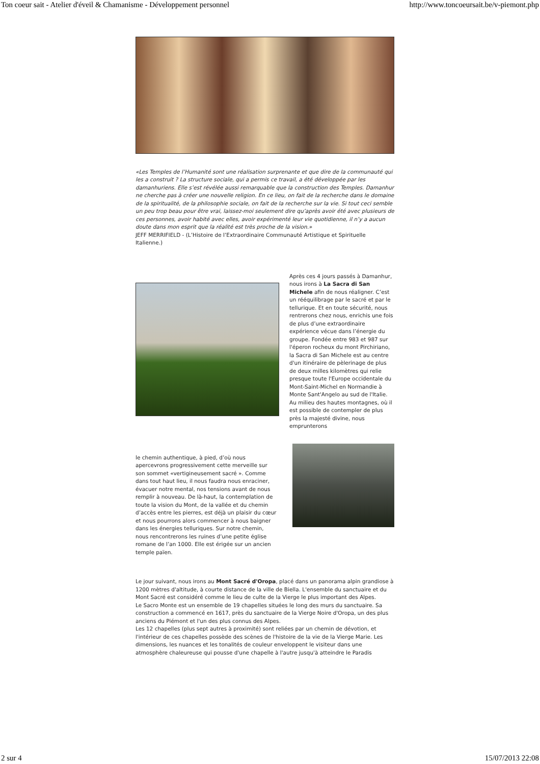Ton coeur sait - Atelier d'éveil & Chamanisme - Développement personnel http://www.toncoeursait.be/v-piemont.php
«Les Temples de l’Humanité sont une réalisation surprenante et que dire de la communauté qui les a construit ? La structure sociale, qui a permis ce travail, a été développée par les damanhuriens. Elle s’est révélée aussi remarquable que la construction des Temples. Damanhur ne cherche pas à créer une nouvelle religion. En ce lieu, on fait de la recherche dans le domaine de la spiritualité, de la philosophie sociale, on fait de la recherche sur la vie. Si tout ceci semble un peu trop beau pour être vrai, laissez-moi seulement dire qu’après avoir été avec plusieurs de ces personnes, avoir habité avec elles, avoir expérimenté leur vie quotidienne, il n’y a aucun doute dans mon esprit que la réalité est très proche de la vision.»
JEFF MERRIFIELD - (L’Histoire de l’Extraordinaire Communauté Artistique et Spirituelle Italienne.)
Après ces 4 jours passés à Damanhur, nous irons à La Sacra di San Michele afin de nous réaligner. C’est un rééquilibrage par le sacré et par le tellurique. Et en toute sécurité, nous rentrerons chez nous, enrichis une fois de plus d’une extraordinaire expérience vécue dans l’énergie du groupe. Fondée entre 983 et 987 sur l'éperon rocheux du mont Pirchiriano, la Sacra di San Michele est au centre d'un itinéraire de pèlerinage de plus de deux milles kilomètres qui relie presque toute l'Europe occidentale du Mont-Saint-Michel en Normandie à Monte Sant'Angelo au sud de l'Italie. Au milieu des hautes montagnes, où il est possible de contempler de plus près la majesté divine, nous emprunterons
le chemin authentique, à pied, d’où nous apercevrons progressivement cette merveille sur son sommet «vertigineusement sacré ». Comme dans tout haut lieu, il nous faudra nous enraciner, évacuer notre mental, nos tensions avant de nous remplir à nouveau. De là-haut, la contemplation de toute la vision du Mont, de la vallée et du chemin d’accès entre les pierres, est déjà un plaisir du cœur et nous pourrons alors commencer à nous baigner dans les énergies telluriques. Sur notre chemin, nous rencontrerons les ruines d’une petite église romane de l’an 1000. Elle est érigée sur un ancien temple païen.
Le jour suivant, nous irons au Mont Sacré d'Oropa, placé dans un panorama alpin grandiose à 1200 mètres d'altitude, à courte distance de la ville de Biella. L'ensemble du sanctuaire et du Mont Sacré est considéré comme le lieu de culte de la Vierge le plus important des Alpes.
Le Sacro Monte est un ensemble de 19 chapelles situées le long des murs du sanctuaire. Sa construction a commencé en 1617, près du sanctuaire de la Vierge Noire d'Oropa, un des plus anciens du Piémont et l'un des plus connus des Alpes.
Les 12 chapelles (plus sept autres à proximité) sont reliées par un chemin de dévotion, et l'intérieur de ces chapelles possède des scènes de l'histoire de la vie de la Vierge Marie. Les dimensions, les nuances et les tonalités de couleur enveloppent le visiteur dans une atmosphère chaleureuse qui pousse d'une chapelle à l'autre jusqu'à atteindre le Paradis
2 sur 4 15/07/2013 22:08